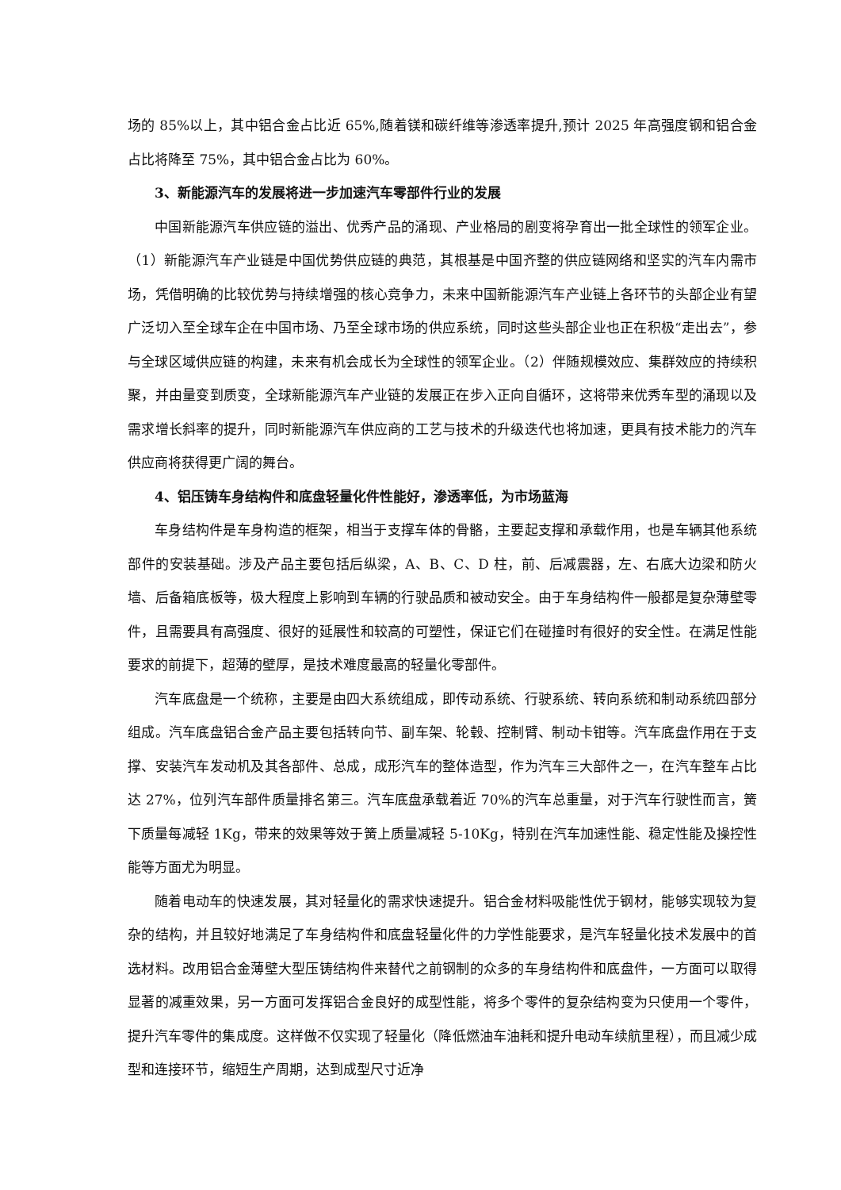场的 85%以上，其中铝合金占比近 65%,随着镁和碳纤维等渗透率提升,预计 2025 年高强度钢和铝合金占比将降至 75%，其中铝合金占比为 60%。
3、新能源汽车的发展将进一步加速汽车零部件行业的发展
中国新能源汽车供应链的溢出、优秀产品的涌现、产业格局的剧变将孕育出一批全球性的领军企业。（1）新能源汽车产业链是中国优势供应链的典范，其根基是中国齐整的供应链网络和坚实的汽车内需市场，凭借明确的比较优势与持续增强的核心竞争力，未来中国新能源汽车产业链上各环节的头部企业有望广泛切入至全球车企在中国市场、乃至全球市场的供应系统，同时这些头部企业也正在积极“走出去”，参与全球区域供应链的构建，未来有机会成长为全球性的领军企业。（2）伴随规模效应、集群效应的持续积聚，并由量变到质变，全球新能源汽车产业链的发展正在步入正向自循环，这将带来优秀车型的涌现以及需求增长斜率的提升，同时新能源汽车供应商的工艺与技术的升级迭代也将加速，更具有技术能力的汽车供应商将获得更广阔的舞台。
4、铝压铸车身结构件和底盘轻量化件性能好，渗透率低，为市场蓝海
车身结构件是车身构造的框架，相当于支撑车体的骨骼，主要起支撑和承载作用，也是车辆其他系统部件的安装基础。涉及产品主要包括后纵梁，A、B、C、D 柱，前、后减震器，左、右底大边梁和防火墙、后备箱底板等，极大程度上影响到车辆的行驶品质和被动安全。由于车身结构件一般都是复杂薄壁零件，且需要具有高强度、很好的延展性和较高的可塑性，保证它们在碰撞时有很好的安全性。在满足性能要求的前提下，超薄的壁厚，是技术难度最高的轻量化零部件。
汽车底盘是一个统称，主要是由四大系统组成，即传动系统、行驶系统、转向系统和制动系统四部分组成。汽车底盘铝合金产品主要包括转向节、副车架、轮毂、控制臂、制动卡钳等。汽车底盘作用在于支撑、安装汽车发动机及其各部件、总成，成形汽车的整体造型，作为汽车三大部件之一，在汽车整车占比达 27%，位列汽车部件质量排名第三。汽车底盘承载着近 70%的汽车总重量，对于汽车行驶性而言，簧下质量每减轻 1Kg，带来的效果等效于簧上质量减轻 5-10Kg，特别在汽车加速性能、稳定性能及操控性能等方面尤为明显。
随着电动车的快速发展，其对轻量化的需求快速提升。铝合金材料吸能性优于钢材，能够实现较为复杂的结构，并且较好地满足了车身结构件和底盘轻量化件的力学性能要求，是汽车轻量化技术发展中的首选材料。改用铝合金薄壁大型压铸结构件来替代之前钢制的众多的车身结构件和底盘件，一方面可以取得显著的减重效果，另一方面可发挥铝合金良好的成型性能，将多个零件的复杂结构变为只使用一个零件，提升汽车零件的集成度。这样做不仅实现了轻量化（降低燃油车油耗和提升电动车续航里程），而且减少成型和连接环节，缩短生产周期，达到成型尺寸近净